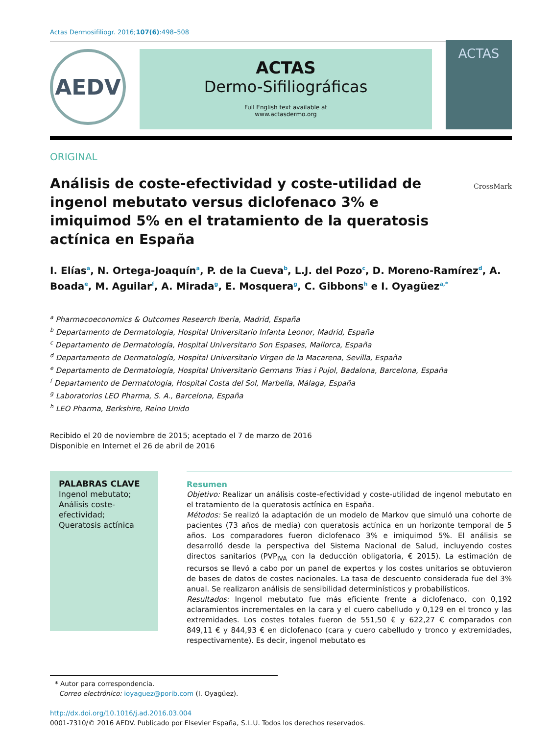Actas Dermosifiliogr. 2016;107(6):498–508
AEDV
ACTAS
Dermo-Sifiliográficas
Full English text available at
www.actasdermo.org
ACTAS
ORIGINAL
Análisis de coste-efectividad y coste-utilidad de ingenol mebutato versus diclofenaco 3% e imiquimod 5% en el tratamiento de la queratosis actínica en España
CrossMark
I. Elías<sup>a</sup>, N. Ortega-Joaquín<sup>a</sup>, P. de la Cueva<sup>b</sup>, L.J. del Pozo<sup>c</sup>, D. Moreno-Ramírez<sup>d</sup>, A. Boada<sup>e</sup>, M. Aguilar<sup>f</sup>, A. Mirada<sup>g</sup>, E. Mosquera<sup>g</sup>, C. Gibbons<sup>h</sup> e I. Oyagüez<sup>a,*</sup>
<sup>a</sup> Pharmacoeconomics & Outcomes Research Iberia, Madrid, España
<sup>b</sup> Departamento de Dermatología, Hospital Universitario Infanta Leonor, Madrid, España
<sup>c</sup> Departamento de Dermatología, Hospital Universitario Son Espases, Mallorca, España
<sup>d</sup> Departamento de Dermatología, Hospital Universitario Virgen de la Macarena, Sevilla, España
<sup>e</sup> Departamento de Dermatología, Hospital Universitario Germans Trias i Pujol, Badalona, Barcelona, España
<sup>f</sup> Departamento de Dermatología, Hospital Costa del Sol, Marbella, Málaga, España
<sup>g</sup> Laboratorios LEO Pharma, S. A., Barcelona, España
<sup>h</sup> LEO Pharma, Berkshire, Reino Unido
Recibido el 20 de noviembre de 2015; aceptado el 7 de marzo de 2016
Disponible en Internet el 26 de abril de 2016
PALABRAS CLAVE
Ingenol mebutato;
Análisis coste-efectividad;
Queratosis actínica
Resumen
Objetivo: Realizar un análisis coste-efectividad y coste-utilidad de ingenol mebutato en el tratamiento de la queratosis actínica en España.
Métodos: Se realizó la adaptación de un modelo de Markov que simuló una cohorte de pacientes (73 años de media) con queratosis actínica en un horizonte temporal de 5 años. Los comparadores fueron diclofenaco 3% e imiquimod 5%. El análisis se desarrolló desde la perspectiva del Sistema Nacional de Salud, incluyendo costes directos sanitarios (PVP<sub>IVA</sub> con la deducción obligatoria, € 2015). La estimación de recursos se llevó a cabo por un panel de expertos y los costes unitarios se obtuvieron de bases de datos de costes nacionales. La tasa de descuento considerada fue del 3% anual. Se realizaron análisis de sensibilidad determinísticos y probabilísticos.
Resultados: Ingenol mebutato fue más eficiente frente a diclofenaco, con 0,192 aclaramientos incrementales en la cara y el cuero cabelludo y 0,129 en el tronco y las extremidades. Los costes totales fueron de 551,50 € y 622,27 € comparados con 849,11 € y 844,93 € en diclofenaco (cara y cuero cabelludo y tronco y extremidades, respectivamente). Es decir, ingenol mebutato es
* Autor para correspondencia.
Correo electrónico: ioyaguez@porib.com (I. Oyagüez).
http://dx.doi.org/10.1016/j.ad.2016.03.004
0001-7310/© 2016 AEDV. Publicado por Elsevier España, S.L.U. Todos los derechos reservados.